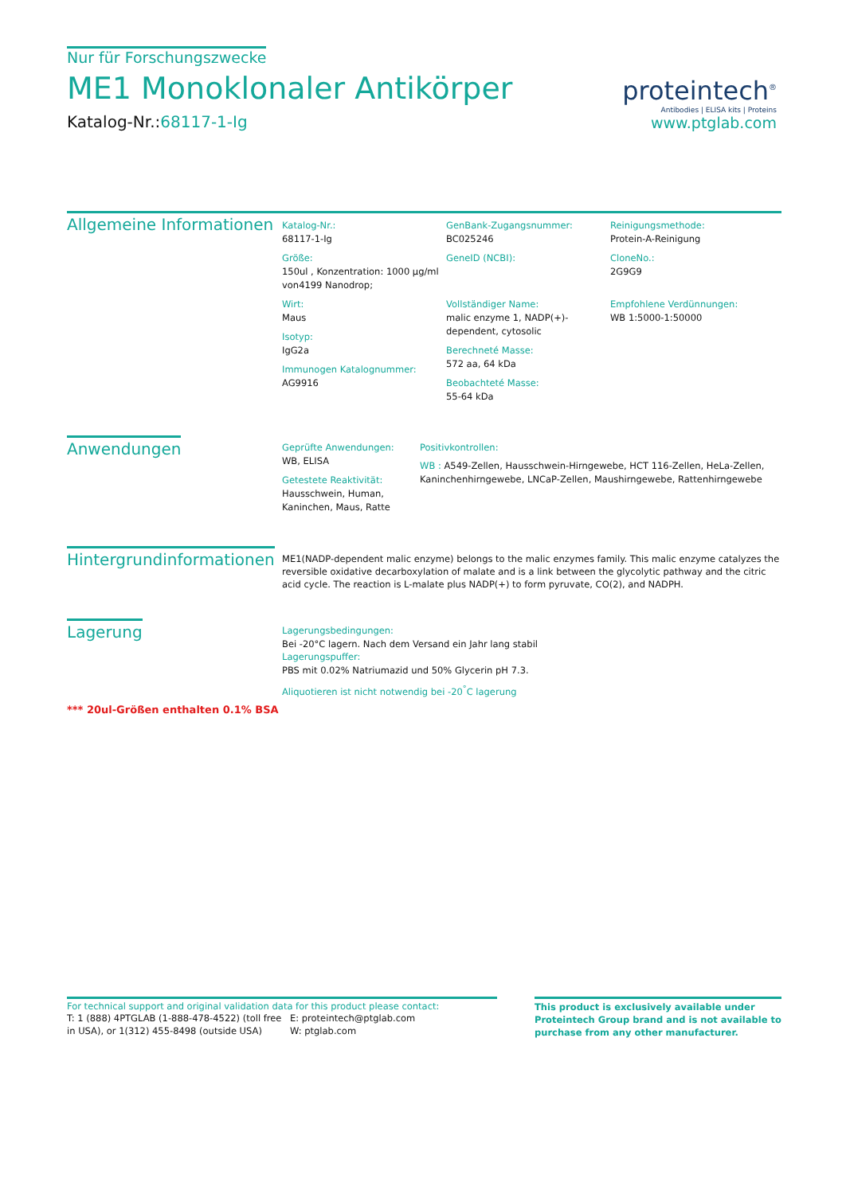Nur für Forschungszwecke
ME1 Monoklonaler Antikörper
Katalog-Nr.:68117-1-Ig
proteintech<sup>®</sup>
Antibodies | ELISA kits | Proteins
www.ptglab.com
Allgemeine Informationen
Katalog-Nr.:
68117-1-Ig
Größe:
150ul , Konzentration: 1000 μg/ml von4199 Nanodrop;
Wirt:
Maus
Isotyp:
IgG2a
Immunogen Katalognummer:
AG9916
GenBank-Zugangsnummer:
BC025246
GeneID (NCBI):
Vollständiger Name:
malic enzyme 1, NADP(+)-dependent, cytosolic
Berechneté Masse:
572 aa, 64 kDa
Beobachteté Masse:
55-64 kDa
Reinigungsmethode:
Protein-A-Reinigung
CloneNo.:
2G9G9
Empfohlene Verdünnungen:
WB 1:5000-1:50000
Anwendungen
Geprüfte Anwendungen:
WB, ELISA
Getestete Reaktivität:
Hausschwein, Human, Kaninchen, Maus, Ratte
Positivkontrollen:
WB : A549-Zellen, Hausschwein-Hirngewebe, HCT 116-Zellen, HeLa-Zellen, Kaninchenhirngewebe, LNCaP-Zellen, Maushirngewebe, Rattenhirngewebe
Hintergrundinformationen
ME1(NADP-dependent malic enzyme) belongs to the malic enzymes family. This malic enzyme catalyzes the reversible oxidative decarboxylation of malate and is a link between the glycolytic pathway and the citric acid cycle. The reaction is L-malate plus NADP(+) to form pyruvate, CO(2), and NADPH.
Lagerung
*** 20ul-Größen enthalten 0.1% BSA
Lagerungsbedingungen:
Bei -20°C lagern. Nach dem Versand ein Jahr lang stabil
Lagerungspuffer:
PBS mit 0.02% Natriumazid und 50% Glycerin pH 7.3.
Aliquotieren ist nicht notwendig bei -20<sup>°</sup>C lagerung
For technical support and original validation data for this product please contact:
T: 1 (888) 4PTGLAB (1-888-478-4522) (toll free in USA), or 1(312) 455-8498 (outside USA)
E: proteintech@ptglab.com
W: ptglab.com
This product is exclusively available under Proteintech Group brand and is not available to purchase from any other manufacturer.